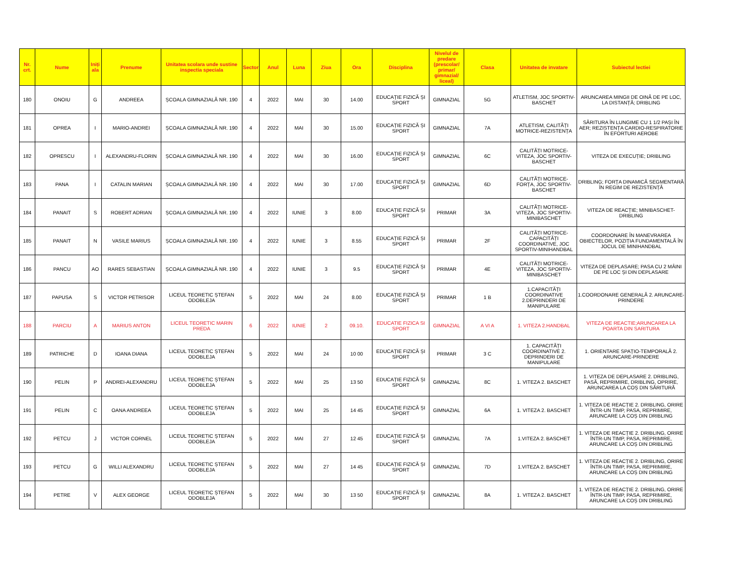| Nr. crt. | Nume | Iniți ala | Prenume | Unitatea scolara unde sustine inspectia speciala | Sector | Anul | Luna | Ziua | Ora | Disciplina | Nivelul de predare (prescolar/ primar/ gimnazial/ liceal) | Clasa | Unitatea de invatare | Subiectul lectiei |
| --- | --- | --- | --- | --- | --- | --- | --- | --- | --- | --- | --- | --- | --- | --- |
| 180 | ONOIU | G | ANDREEA | ȘCOALA GIMNAZIALĂ NR. 190 | 4 | 2022 | MAI | 30 | 14.00 | EDUCAȚIE FIZICĂ ȘI SPORT | GIMNAZIAL | 5G | ATLETISM, JOC SPORTIV-BASCHET | ARUNCAREA MINGII DE OINĂ DE PE LOC, LA DISTANȚĂ; DRIBLING |
| 181 | OPREA | I | MARIO-ANDREI | ȘCOALA GIMNAZIALĂ NR. 190 | 4 | 2022 | MAI | 30 | 15.00 | EDUCAȚIE FIZICĂ ȘI SPORT | GIMNAZIAL | 7A | ATLETISM, CALITĂȚI MOTRICE-REZISTENȚA | SĂRITURA ÎN LUNGIME CU 1 1/2 PAȘI ÎN AER; REZISTENȚA CARDIO-RESPIRATORIE ÎN EFORTURI AEROBE |
| 182 | OPRESCU | I | ALEXANDRU-FLORIN | ȘCOALA GIMNAZIALĂ NR. 190 | 4 | 2022 | MAI | 30 | 16.00 | EDUCAȚIE FIZICĂ ȘI SPORT | GIMNAZIAL | 6C | CALITĂȚI MOTRICE-VITEZA, JOC SPORTIV-BASCHET | VITEZA DE EXECUȚIE; DRIBLING |
| 183 | PANA | I | CATALIN MARIAN | ȘCOALA GIMNAZIALĂ NR. 190 | 4 | 2022 | MAI | 30 | 17.00 | EDUCAȚIE FIZICĂ ȘI SPORT | GIMNAZIAL | 6D | CALITĂȚI MOTRICE-FORȚA, JOC SPORTIV-BASCHET | DRIBLING; FORȚA DINAMICĂ SEGMENTARĂ ÎN REGIM DE REZISTENȚĂ |
| 184 | PANAIT | S | ROBERT ADRIAN | ȘCOALA GIMNAZIALĂ NR. 190 | 4 | 2022 | IUNIE | 3 | 8.00 | EDUCAȚIE FIZICĂ ȘI SPORT | PRIMAR | 3A | CALITĂȚI MOTRICE-VITEZA, JOC SPORTIV-MINIBASCHET | VITEZA DE REACȚIE; MINIBASCHET-DRIBLING |
| 185 | PANAIT | N | VASILE MARIUS | ȘCOALA GIMNAZIALĂ NR. 190 | 4 | 2022 | IUNIE | 3 | 8.55 | EDUCAȚIE FIZICĂ ȘI SPORT | PRIMAR | 2F | CALITĂȚI MOTRICE-CAPACITĂȚI COORDINATIVE, JOC SPORTIV-MINIHANDBAL | COORDONARE ÎN MANEVRAREA OBIECTELOR, POZIȚIA FUNDAMENTALĂ ÎN JOCUL DE MINIHANDBAL |
| 186 | PANCU | AO | RARES SEBASTIAN | ȘCOALA GIMNAZIALĂ NR. 190 | 4 | 2022 | IUNIE | 3 | 9.5 | EDUCAȚIE FIZICĂ ȘI SPORT | PRIMAR | 4E | CALITĂȚI MOTRICE-VITEZA, JOC SPORTIV-MINIBASCHET | VITEZA DE DEPLASARE; PASA CU 2 MÂINI DE PE LOC ȘI DIN DEPLASARE |
| 187 | PAPUSA | S | VICTOR PETRISOR | LICEUL TEORETIC ȘTEFAN ODOBLEJA | 5 | 2022 | MAI | 24 | 8.00 | EDUCAȚIE FIZICĂ ȘI SPORT | PRIMAR | 1 B | 1.CAPACITĂȚI COORDINATIVE 2.DEPRINDERI DE MANIPULARE | 1.COORDONARE GENERALĂ 2. ARUNCARE-PRINDERE |
| 188 | PARCIU | A | MARIUS ANTON | LICEUL TEORETIC MARIN PREDA | 6 | 2022 | IUNIE | 2 | 09.10. | EDUCATIE FIZICA SI SPORT | GIMNAZIAL | A VI A | 1. VITEZA 2.HANDBAL | VITEZA DE REACTIE;ARUNCAREA LA POARTA DIN SARITURA |
| 189 | PATRICHE | D | IOANA DIANA | LICEUL TEORETIC ȘTEFAN ODOBLEJA | 5 | 2022 | MAI | 24 | 10 00 | EDUCAȚIE FIZICĂ ȘI SPORT | PRIMAR | 3 C | 1. CAPACITĂȚI COORDINATIVE 2. DEPRINDERI DE MANIPULARE | 1. ORIENTARE SPAȚIO-TEMPORALĂ 2. ARUNCARE-PRINDERE |
| 190 | PELIN | P | ANDREI-ALEXANDRU | LICEUL TEORETIC ȘTEFAN ODOBLEJA | 5 | 2022 | MAI | 25 | 13 50 | EDUCAȚIE FIZICĂ ȘI SPORT | GIMNAZIAL | 8C | 1. VITEZA 2. BASCHET | 1. VITEZA DE DEPLASARE 2. DRIBLING, PASĂ, REPRIMIRE, DRIBLING, OPRIRE, ARUNCAREA LA COȘ DIN SĂRITURĂ |
| 191 | PELIN | C | OANA ANDREEA | LICEUL TEORETIC ȘTEFAN ODOBLEJA | 5 | 2022 | MAI | 25 | 14 45 | EDUCAȚIE FIZICĂ ȘI SPORT | GIMNAZIAL | 6A | 1. VITEZA 2. BASCHET | 1. VITEZA DE REACȚIE 2. DRIBLING, ORIRE ÎNTR-UN TIMP, PASA, REPRIMIRE, ARUNCARE LA COȘ DIN DRIBLING |
| 192 | PETCU | J | VICTOR CORNEL | LICEUL TEORETIC ȘTEFAN ODOBLEJA | 5 | 2022 | MAI | 27 | 12 45 | EDUCAȚIE FIZICĂ ȘI SPORT | GIMNAZIAL | 7A | 1.VITEZA 2. BASCHET | 1. VITEZA DE REACȚIE 2. DRIBLING, ORIRE ÎNTR-UN TIMP, PASA, REPRIMIRE, ARUNCARE LA COȘ DIN DRIBLING |
| 193 | PETCU | G | WILLI ALEXANDRU | LICEUL TEORETIC ȘTEFAN ODOBLEJA | 5 | 2022 | MAI | 27 | 14 45 | EDUCAȚIE FIZICĂ ȘI SPORT | GIMNAZIAL | 7D | 1.VITEZA 2. BASCHET | 1. VITEZA DE REACȚIE 2. DRIBLING, ORIRE ÎNTR-UN TIMP, PASA, REPRIMIRE, ARUNCARE LA COȘ DIN DRIBLING |
| 194 | PETRE | V | ALEX GEORGE | LICEUL TEORETIC ȘTEFAN ODOBLEJA | 5 | 2022 | MAI | 30 | 13 50 | EDUCAȚIE FIZICĂ ȘI SPORT | GIMNAZIAL | 8A | 1. VITEZA 2. BASCHET | 1. VITEZA DE REACȚIE 2. DRIBLING, ORIRE ÎNTR-UN TIMP, PASA, REPRIMIRE, ARUNCARE LA COȘ DIN DRIBLING |